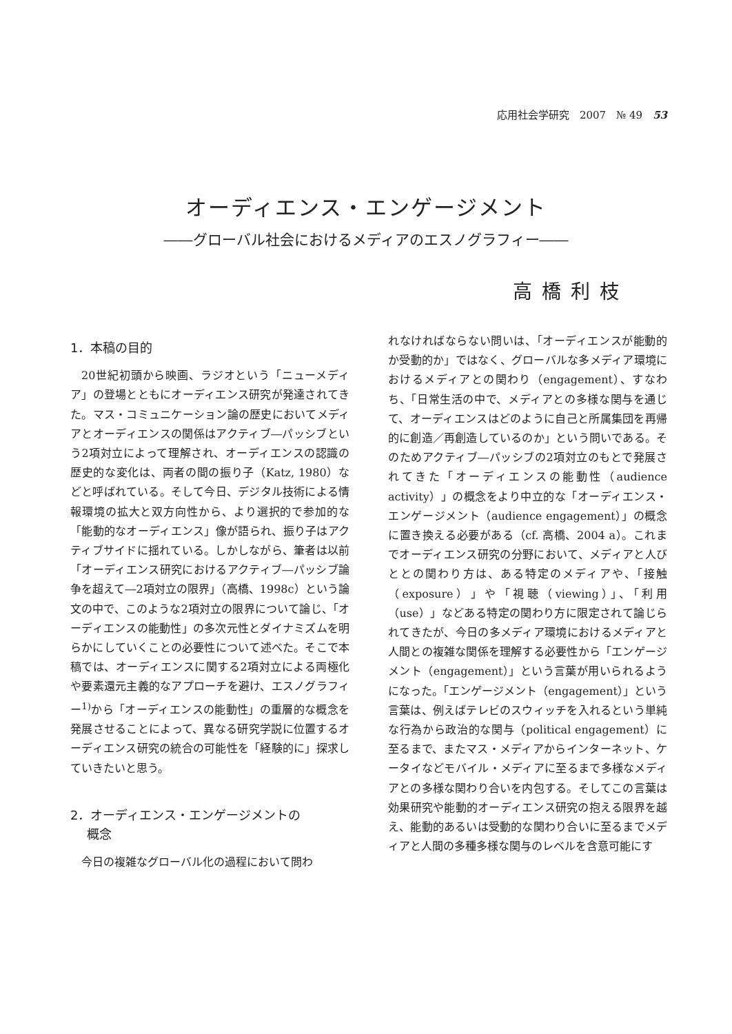応用社会学研究　2007　№ 49　53
オーディエンス・エンゲージメント
――グローバル社会におけるメディアのエスノグラフィー――
高橋利枝
1．本稿の目的
20世紀初頭から映画、ラジオという「ニューメディア」の登場とともにオーディエンス研究が発達されてきた。マス・コミュニケーション論の歴史においてメディアとオーディエンスの関係はアクティブ―パッシブという2項対立によって理解され、オーディエンスの認識の歴史的な変化は、両者の間の振り子（Katz, 1980）などと呼ばれている。そして今日、デジタル技術による情報環境の拡大と双方向性から、より選択的で参加的な「能動的なオーディエンス」像が語られ、振り子はアクティブサイドに揺れている。しかしながら、筆者は以前「オーディエンス研究におけるアクティブ―パッシブ論争を超えて―2項対立の限界」（高橋、1998c）という論文の中で、このような2項対立の限界について論じ、「オーディエンスの能動性」の多次元性とダイナミズムを明らかにしていくことの必要性について述べた。そこで本稿では、オーディエンスに関する2項対立による両極化や要素還元主義的なアプローチを避け、エスノグラフィー<sup>1)</sup>から「オーディエンスの能動性」の重層的な概念を発展させることによって、異なる研究学説に位置するオーディエンス研究の統合の可能性を「経験的に」探求していきたいと思う。
2．オーディエンス・エンゲージメントの
　 概念
今日の複雑なグローバル化の過程において問わ
れなければならない問いは、「オーディエンスが能動的か受動的か」ではなく、グローバルな多メディア環境におけるメディアとの関わり（engagement）、すなわち、「日常生活の中で、メディアとの多様な関与を通じて、オーディエンスはどのように自己と所属集団を再帰的に創造／再創造しているのか」という問いである。そのためアクティブ―パッシブの2項対立のもとで発展されてきた「オーディエンスの能動性（audience activity）」の概念をより中立的な「オーディエンス・エンゲージメント（audience engagement）」の概念に置き換える必要がある（cf. 高橋、2004 a）。これまでオーディエンス研究の分野において、メディアと人びととの関わり方は、ある特定のメディアや、「接触（exposure）」や「視聴（viewing）」、「利用（use）」などある特定の関わり方に限定されて論じられてきたが、今日の多メディア環境におけるメディアと人間との複雑な関係を理解する必要性から「エンゲージメント（engagement）」という言葉が用いられるようになった。「エンゲージメント（engagement）」という言葉は、例えばテレビのスウィッチを入れるという単純な行為から政治的な関与（political engagement）に至るまで、またマス・メディアからインターネット、ケータイなどモバイル・メディアに至るまで多様なメディアとの多様な関わり合いを内包する。そしてこの言葉は効果研究や能動的オーディエンス研究の抱える限界を越え、能動的あるいは受動的な関わり合いに至るまでメディアと人間の多種多様な関与のレベルを含意可能にす